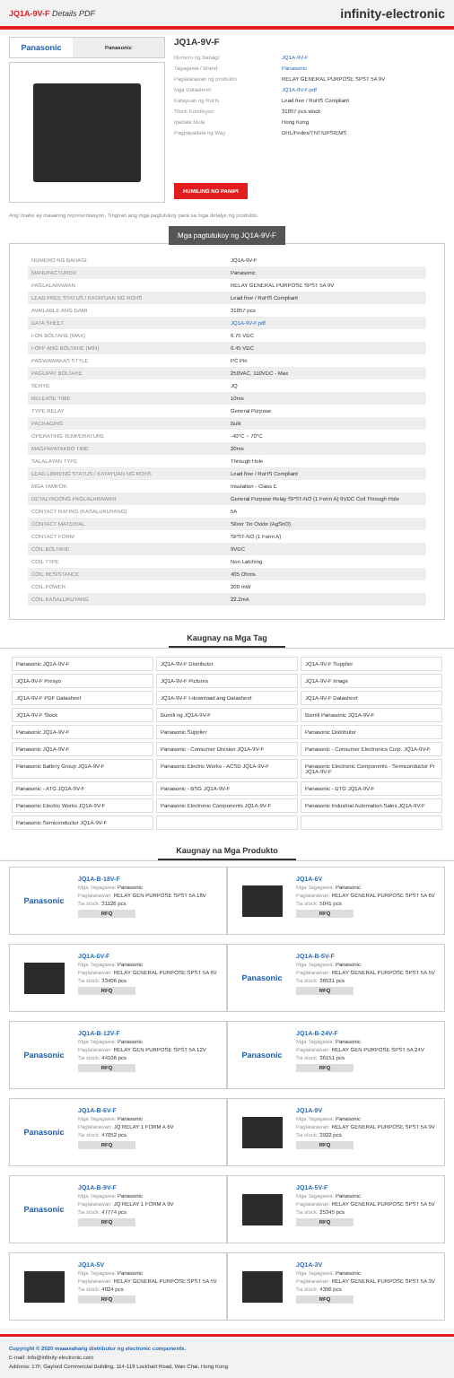JQ1A-9V-F Details PDF
infinity-electronic
Panasonic Panasonic
JQ1A-9V-F
Numero ng Bahagi: JQ1A-9V-F
Tagagawa / Brand: Panasonic
Paglalarawan ng produkto RELAY GENERAL PURPOSE SPST 5A 9V
Mga Datasheet: JQ1A-9V-F.pdf
Katayuan ng RoHs Lead free / RoHS Compliant
Stock Kondisyon 31057 pcs stock
Ipadala Mula Hong Kong
Pagpapadala ng Way DHL/Fedex/TNT/UPS/EMS
HUMILING NG PANIPI
Ang imahe ay maaaring representasyon. Tingnan ang mga pagtutukoy para sa mga detalye ng produkto.
Mga pagtutukoy ng JQ1A-9V-F
| NUMERO NG BAHAGI | JQ1A-9V-F |
| MANUFACTURER | Panasonic |
| PAGLALARAWAN | RELAY GENERAL PURPOSE SPST 5A 9V |
| LEAD FREE STATUS / KATAYUAN NG ROHS | Lead free / RoHS Compliant |
| AVAILABLE ANG DAMI | 31057 pcs |
| DATA SHEET | JQ1A-9V-F.pdf |
| I-ON BOLTAHE (MAX) | 6.75 VDC |
| I-OFF ANG BOLTAHE (MIN) | 0.45 VDC |
| PAGWAWAKAS STYLE | PC Pin |
| PAGLIPAT BOLTAHE | 250VAC, 110VDC - Max |
| SERYE | JQ |
| RELEASE TIME | 10ms |
| TYPE RELAY | General Purpose |
| PACKAGING | Bulk |
| OPERATING TEMPERATURE | -40°C ~ 70°C |
| MAGPAPATAKBO TIME | 20ms |
| SALALAYAN TYPE | Through Hole |
| LEAD LIBRENG STATUS / KATAYUAN NG ROHS | Lead free / RoHS Compliant |
| MGA TAMPOK | Insulation - Class E |
| DETALYADONG PAGLALARAWAN | General Purpose Relay SPST-NO (1 Form A) 9VDC Coil Through Hole |
| CONTACT RATING (KASALUKUYANG) | 5A |
| CONTACT MATERIAL | Silver Tin Oxide (AgSnO) |
| CONTACT FORM | SPST-NO (1 Form A) |
| COIL BOLTAHE | 9VDC |
| COIL TYPE | Non Latching |
| COIL RESISTANCE | 405 Ohms |
| COIL POWER | 200 mW |
| COIL KASALUKUYANG | 22.2mA |
Kaugnay na Mga Tag
| Panasonic JQ1A-9V-F | JQ1A-9V-F Distributor | JQ1A-9V-F Supplier |
| JQ1A-9V-F Presyo | JQ1A-9V-F Pictures | JQ1A-9V-F Image |
| JQ1A-9V-F PDF Datasheet | JQ1A-9V-F I-download ang Datasheet | JQ1A-9V-F Datasheet |
| JQ1A-9V-F Stock | Bumili ng JQ1A-9V-F | Bumili Panasonic JQ1A-9V-F |
| Panasonic JQ1A-9V-F | Panasonic Supplier | Panasonic Distributor |
| Panasonic JQ1A-9V-F | Panasonic - Consumer Division JQ1A-9V-F | Panasonic - Consumer Electronics Corp. JQ1A-9V-F |
| Panasonic Battery Group JQ1A-9V-F | Panasonic Electric Works - ACSD JQ1A-9V-F | Panasonic Electronic Components - Semiconductor Pr JQ1A-9V-F |
| Panasonic - ATG JQ1A-9V-F | Panasonic - BSG JQ1A-9V-F | Panasonic - DTG JQ1A-9V-F |
| Panasonic Electric Works JQ1A-9V-F | Panasonic Electronic Components JQ1A-9V-F | Panasonic Industrial Automation Sales JQ1A-9V-F |
| Panasonic Semiconductor JQ1A-9V-F | | |
Kaugnay na Mga Produkto
Panasonic
JQ1A-B-18V-F
Mga Tagagawa: Panasonic
Paglalarawan: RELAY GEN PURPOSE SPST 5A 18V
Sa stock: 31126 pcs
RFQ
JQ1A-6V
Mga Tagagawa: Panasonic
Paglalarawan: RELAY GENERAL PURPOSE SPST 5A 6V
Sa stock: 5041 pcs
RFQ
JQ1A-6V-F
Mga Tagagawa: Panasonic
Paglalarawan: RELAY GENERAL PURPOSE SPST 5A 6V
Sa stock: 33406 pcs
RFQ
Panasonic
JQ1A-B-5V-F
Mga Tagagawa: Panasonic
Paglalarawan: RELAY GENERAL PURPOSE SPST 5A 5V
Sa stock: 36531 pcs
RFQ
Panasonic
JQ1A-B-12V-F
Mga Tagagawa: Panasonic
Paglalarawan: RELAY GEN PURPOSE SPST 5A 12V
Sa stock: 44106 pcs
RFQ
Panasonic
JQ1A-B-24V-F
Mga Tagagawa: Panasonic
Paglalarawan: RELAY GEN PURPOSE SPST 5A 24V
Sa stock: 36151 pcs
RFQ
Panasonic
JQ1A-B-6V-F
Mga Tagagawa: Panasonic
Paglalarawan: JQ RELAY 1 FORM A 6V
Sa stock: 47052 pcs
RFQ
JQ1A-9V
Mga Tagagawa: Panasonic
Paglalarawan: RELAY GENERAL PURPOSE SPST 5A 9V
Sa stock: 3922 pcs
RFQ
Panasonic
JQ1A-B-9V-F
Mga Tagagawa: Panasonic
Paglalarawan: JQ RELAY 1 FORM A 9V
Sa stock: 47774 pcs
RFQ
JQ1A-5V-F
Mga Tagagawa: Panasonic
Paglalarawan: RELAY GENERAL PURPOSE SPST 5A 5V
Sa stock: 25345 pcs
RFQ
JQ1A-5V
Mga Tagagawa: Panasonic
Paglalarawan: RELAY GENERAL PURPOSE SPST 5A 5V
Sa stock: 4024 pcs
RFQ
JQ1A-3V
Mga Tagagawa: Panasonic
Paglalarawan: RELAY GENERAL PURPOSE SPST 5A 3V
Sa stock: 4396 pcs
RFQ
Copyright © 2020 maaasahang distributor ng electronic components.
E-mail: Info@infinity-electronic.com
Address: 17F, Gaylord Commercial Building, 114-118 Lockhart Road, Wan Chai, Hong Kong